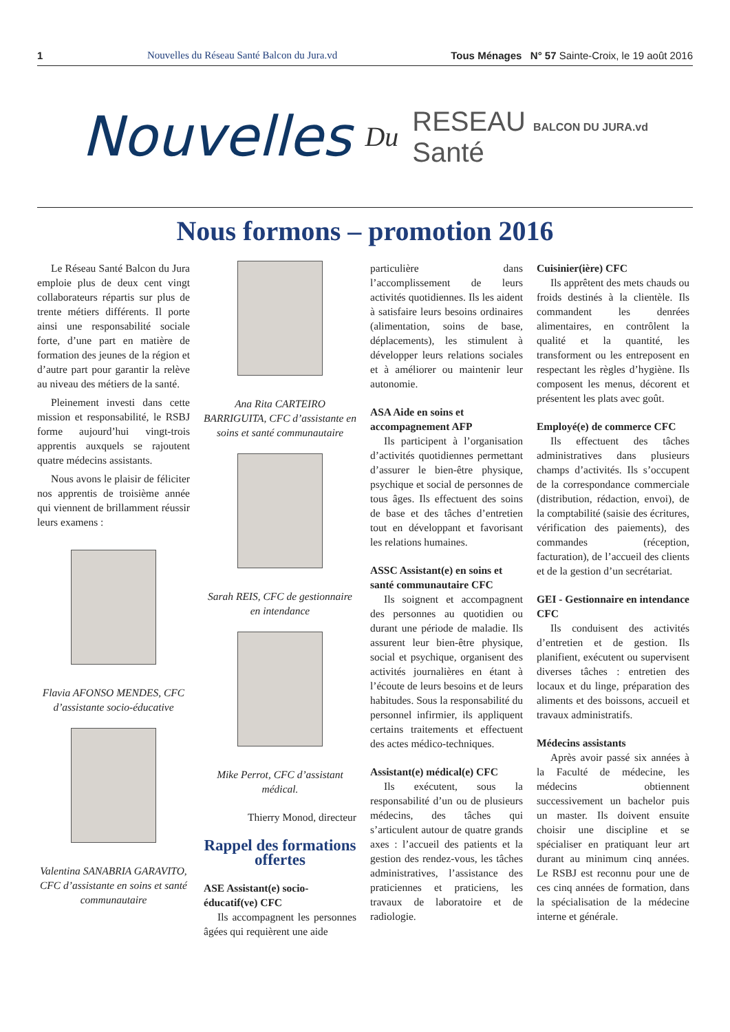1
Nouvelles du Réseau Santé Balcon du Jura.vd
Tous Ménages N° 57 Sainte-Croix, le 19 août 2016
Nouvelles
Du
RESEAU BALCON DU JURA.vd
Santé
Nous formons – promotion 2016
Le Réseau Santé Balcon du Jura emploie plus de deux cent vingt collaborateurs répartis sur plus de trente métiers différents. Il porte ainsi une responsabilité sociale forte, d’une part en matière de formation des jeunes de la région et d’autre part pour garantir la relève au niveau des métiers de la santé.
Pleinement investi dans cette mission et responsabilité, le RSBJ forme aujourd’hui vingt-trois apprentis auxquels se rajoutent quatre médecins assistants.
Nous avons le plaisir de féliciter nos apprentis de troisième année qui viennent de brillamment réussir leurs examens :
Flavia AFONSO MENDES, CFC d’assistante socio-éducative
Valentina SANABRIA GARAVITO, CFC d’assistante en soins et santé communautaire
Ana Rita CARTEIRO BARRIGUITA, CFC d’assistante en soins et santé communautaire
Sarah REIS, CFC de gestionnaire en intendance
Mike Perrot, CFC d’assistant médical.
Thierry Monod, directeur
Rappel des formations offertes
ASE Assistant(e) socio-éducatif(ve) CFC
Ils accompagnent les personnes âgées qui requièrent une aide
particulière dans l’accomplissement de leurs activités quotidiennes. Ils les aident à satisfaire leurs besoins ordinaires (alimentation, soins de base, déplacements), les stimulent à développer leurs relations sociales et à améliorer ou maintenir leur autonomie.
ASA Aide en soins et accompagnement AFP
Ils participent à l’organisation d’activités quotidiennes permettant d’assurer le bien-être physique, psychique et social de personnes de tous âges. Ils effectuent des soins de base et des tâches d’entretien tout en développant et favorisant les relations humaines.
ASSC Assistant(e) en soins et santé communautaire CFC
Ils soignent et accompagnent des personnes au quotidien ou durant une période de maladie. Ils assurent leur bien-être physique, social et psychique, organisent des activités journalières en étant à l’écoute de leurs besoins et de leurs habitudes. Sous la responsabilité du personnel infirmier, ils appliquent certains traitements et effectuent des actes médico-techniques.
Assistant(e) médical(e) CFC
Ils exécutent, sous la responsabilité d’un ou de plusieurs médecins, des tâches qui s’articulent autour de quatre grands axes : l’accueil des patients et la gestion des rendez-vous, les tâches administratives, l’assistance des praticiennes et praticiens, les travaux de laboratoire et de radiologie.
Cuisinier(ière) CFC
Ils apprêtent des mets chauds ou froids destinés à la clientèle. Ils commandent les denrées alimentaires, en contrôlent la qualité et la quantité, les transforment ou les entreposent en respectant les règles d’hygiène. Ils composent les menus, décorent et présentent les plats avec goût.
Employé(e) de commerce CFC
Ils effectuent des tâches administratives dans plusieurs champs d’activités. Ils s’occupent de la correspondance commerciale (distribution, rédaction, envoi), de la comptabilité (saisie des écritures, vérification des paiements), des commandes (réception, facturation), de l’accueil des clients et de la gestion d’un secrétariat.
GEI - Gestionnaire en intendance CFC
Ils conduisent des activités d’entretien et de gestion. Ils planifient, exécutent ou supervisent diverses tâches : entretien des locaux et du linge, préparation des aliments et des boissons, accueil et travaux administratifs.
Médecins assistants
Après avoir passé six années à la Faculté de médecine, les médecins obtiennent successivement un bachelor puis un master. Ils doivent ensuite choisir une discipline et se spécialiser en pratiquant leur art durant au minimum cinq années. Le RSBJ est reconnu pour une de ces cinq années de formation, dans la spécialisation de la médecine interne et générale.